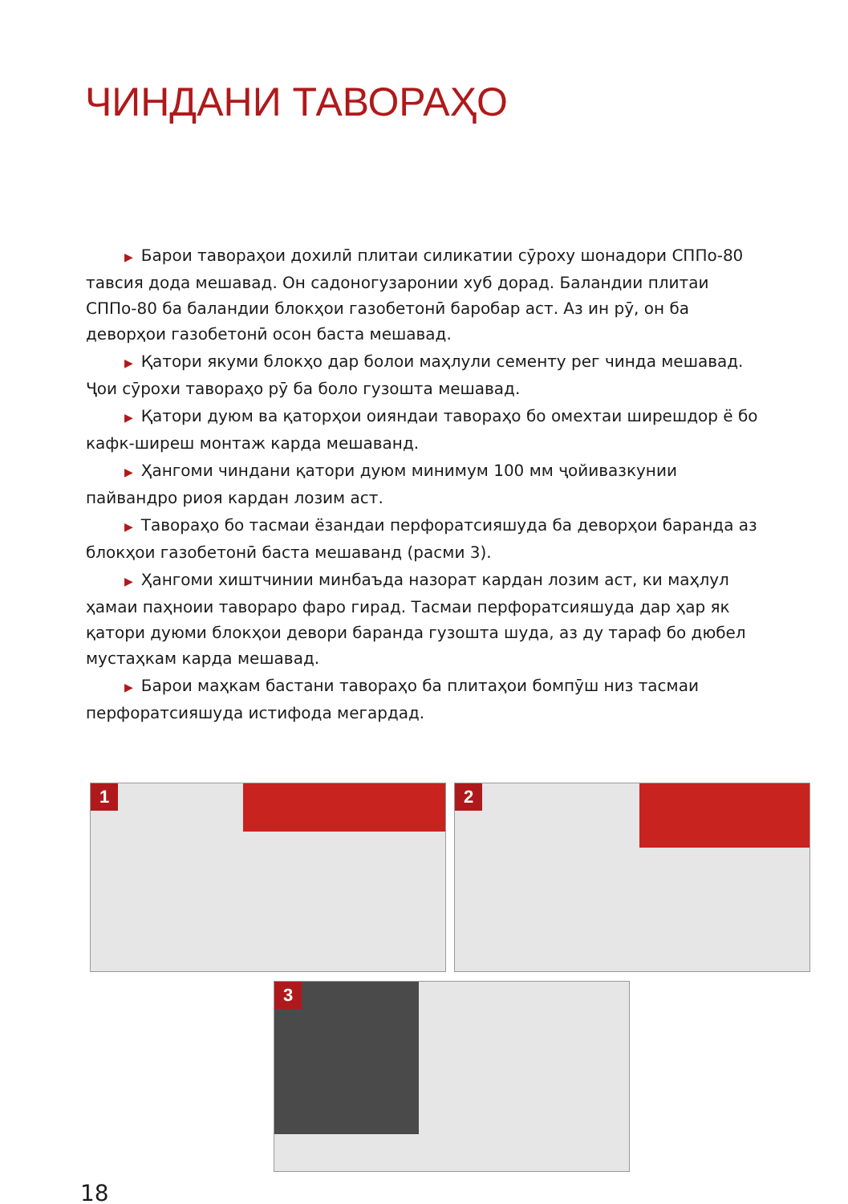ЧИНДАНИ ТАВОРАҲО
▶ Барои тавораҳои дохилӣ плитаи силикатии сӯроху шонадори СППо-80 тавсия дода мешавад. Он садоногузаронии хуб дорад. Баландии плитаи СППо-80 ба баландии блокҳои газобетонӣ баробар аст. Аз ин рӯ, он ба деворҳои газобетонӣ осон баста мешавад.
▶ Қатори якуми блокҳо дар болои маҳлули сементу рег чинда мешавад. Ҷои сӯрохи тавораҳо рӯ ба боло гузошта мешавад.
▶ Қатори дуюм ва қаторҳои оияндаи тавораҳо бо омехтаи ширешдор ё бо кафк-ширеш монтаж карда мешаванд.
▶ Ҳангоми чиндани қатори дуюм минимум 100 мм ҷойивазкунии пайвандро риоя кардан лозим аст.
▶ Тавораҳо бо тасмаи ёзандаи перфоратсияшуда ба деворҳои баранда аз блокҳои газобетонӣ баста мешаванд (расми 3).
▶ Ҳангоми хиштчинии минбаъда назорат кардан лозим аст, ки маҳлул ҳамаи паҳноии тавораро фаро гирад. Тасмаи перфоратсияшуда дар ҳар як қатори дуюми блокҳои девори баранда гузошта шуда, аз ду тараф бо дюбел мустаҳкам карда мешавад.
▶ Барои маҳкам бастани тавораҳо ба плитаҳои бомпӯш низ тасмаи перфоратсияшуда истифода мегардад.
1 2
3
18